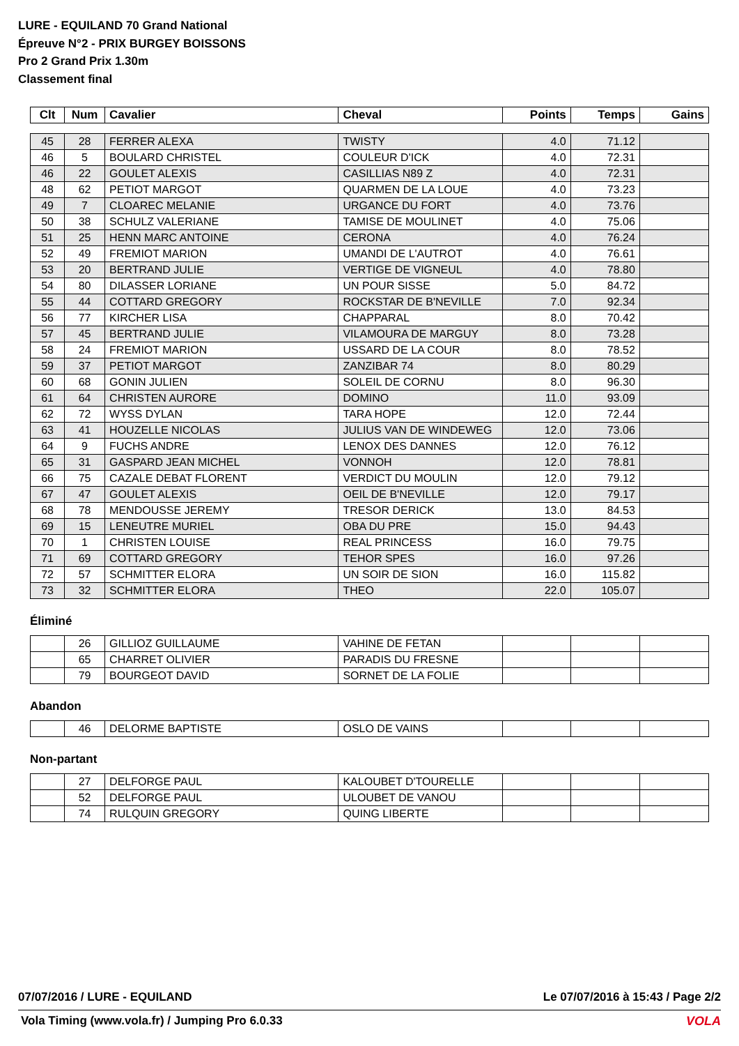LURE - EQUILAND 70 Grand National
Épreuve N°2 - PRIX BURGEY BOISSONS
Pro 2 Grand Prix 1.30m
Classement final
| Clt | Num | Cavalier | Cheval | Points | Temps | Gains |
| --- | --- | --- | --- | --- | --- | --- |
| 45 | 28 | FERRER ALEXA | TWISTY | 4.0 | 71.12 | |
| 46 | 5 | BOULARD CHRISTEL | COULEUR D'ICK | 4.0 | 72.31 | |
| 46 | 22 | GOULET ALEXIS | CASILLIAS N89 Z | 4.0 | 72.31 | |
| 48 | 62 | PETIOT MARGOT | QUARMEN DE LA LOUE | 4.0 | 73.23 | |
| 49 | 7 | CLOAREC MELANIE | URGANCE DU FORT | 4.0 | 73.76 | |
| 50 | 38 | SCHULZ VALERIANE | TAMISE DE MOULINET | 4.0 | 75.06 | |
| 51 | 25 | HENN MARC ANTOINE | CERONA | 4.0 | 76.24 | |
| 52 | 49 | FREMIOT MARION | UMANDI DE L'AUTROT | 4.0 | 76.61 | |
| 53 | 20 | BERTRAND JULIE | VERTIGE DE VIGNEUL | 4.0 | 78.80 | |
| 54 | 80 | DILASSER LORIANE | UN POUR SISSE | 5.0 | 84.72 | |
| 55 | 44 | COTTARD GREGORY | ROCKSTAR DE B'NEVILLE | 7.0 | 92.34 | |
| 56 | 77 | KIRCHER LISA | CHAPPARAL | 8.0 | 70.42 | |
| 57 | 45 | BERTRAND JULIE | VILAMOURA DE MARGUY | 8.0 | 73.28 | |
| 58 | 24 | FREMIOT MARION | USSARD DE LA COUR | 8.0 | 78.52 | |
| 59 | 37 | PETIOT MARGOT | ZANZIBAR 74 | 8.0 | 80.29 | |
| 60 | 68 | GONIN JULIEN | SOLEIL DE CORNU | 8.0 | 96.30 | |
| 61 | 64 | CHRISTEN AURORE | DOMINO | 11.0 | 93.09 | |
| 62 | 72 | WYSS DYLAN | TARA HOPE | 12.0 | 72.44 | |
| 63 | 41 | HOUZELLE NICOLAS | JULIUS VAN DE WINDEWEG | 12.0 | 73.06 | |
| 64 | 9 | FUCHS ANDRE | LENOX DES DANNES | 12.0 | 76.12 | |
| 65 | 31 | GASPARD JEAN MICHEL | VONNOH | 12.0 | 78.81 | |
| 66 | 75 | CAZALE DEBAT FLORENT | VERDICT DU MOULIN | 12.0 | 79.12 | |
| 67 | 47 | GOULET ALEXIS | OEIL DE B'NEVILLE | 12.0 | 79.17 | |
| 68 | 78 | MENDOUSSE JEREMY | TRESOR DERICK | 13.0 | 84.53 | |
| 69 | 15 | LENEUTRE MURIEL | OBA DU PRE | 15.0 | 94.43 | |
| 70 | 1 | CHRISTEN LOUISE | REAL PRINCESS | 16.0 | 79.75 | |
| 71 | 69 | COTTARD GREGORY | TEHOR SPES | 16.0 | 97.26 | |
| 72 | 57 | SCHMITTER ELORA | UN SOIR DE SION | 16.0 | 115.82 | |
| 73 | 32 | SCHMITTER ELORA | THEO | 22.0 | 105.07 | |
Éliminé
| | 26 | GILLIOZ GUILLAUME | VAHINE DE FETAN | | | |
| | 65 | CHARRET OLIVIER | PARADIS DU FRESNE | | | |
| | 79 | BOURGEOT DAVID | SORNET DE LA FOLIE | | | |
Abandon
| | 46 | DELORME BAPTISTE | OSLO DE VAINS | | | |
Non-partant
| | 27 | DELFORGE PAUL | KALOUBET D'TOURELLE | | | |
| | 52 | DELFORGE PAUL | ULOUBET DE VANOU | | | |
| | 74 | RULQUIN GREGORY | QUING LIBERTE | | | |
07/07/2016 / LURE - EQUILAND Le 07/07/2016 à 15:43 / Page 2/2
Vola Timing (www.vola.fr) / Jumping Pro 6.0.33
VOLA